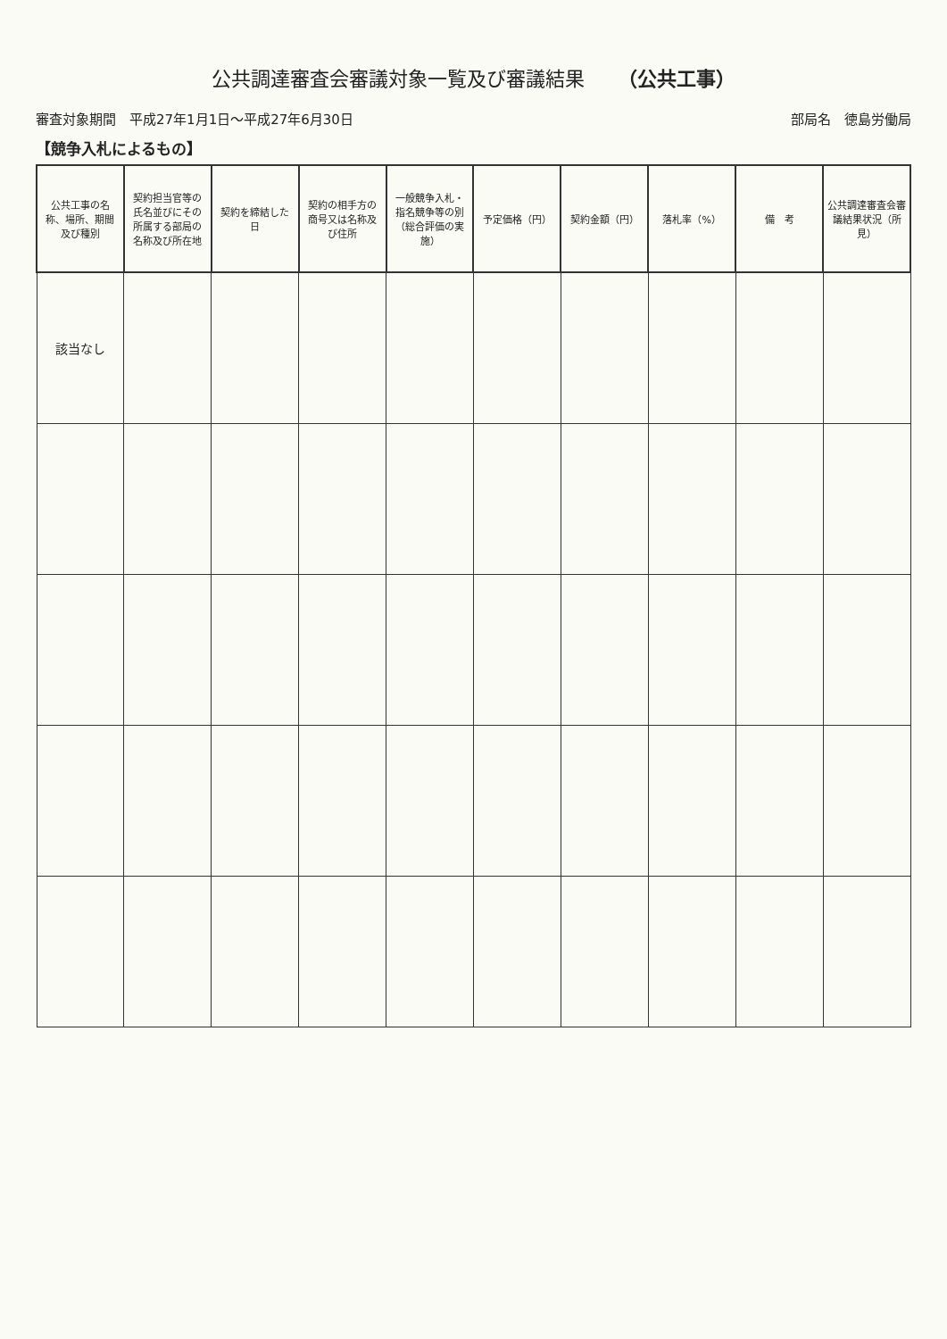公共調達審査会審議対象一覧及び審議結果 （公共工事）
審査対象期間　平成27年1月1日～平成27年6月30日 部局名　徳島労働局
【競争入札によるもの】
| 公共工事の名称、場所、期間及び種別 | 契約担当官等の氏名並びにその所属する部局の名称及び所在地 | 契約を締結した日 | 契約の相手方の商号又は名称及び住所 | 一般競争入札・指名競争等の別（総合評価の実施） | 予定価格（円） | 契約金額（円） | 落札率（%） | 備 考 | 公共調達審査会審議結果状況（所見） |
| --- | --- | --- | --- | --- | --- | --- | --- | --- | --- |
| 該当なし | | | | | | | | | |